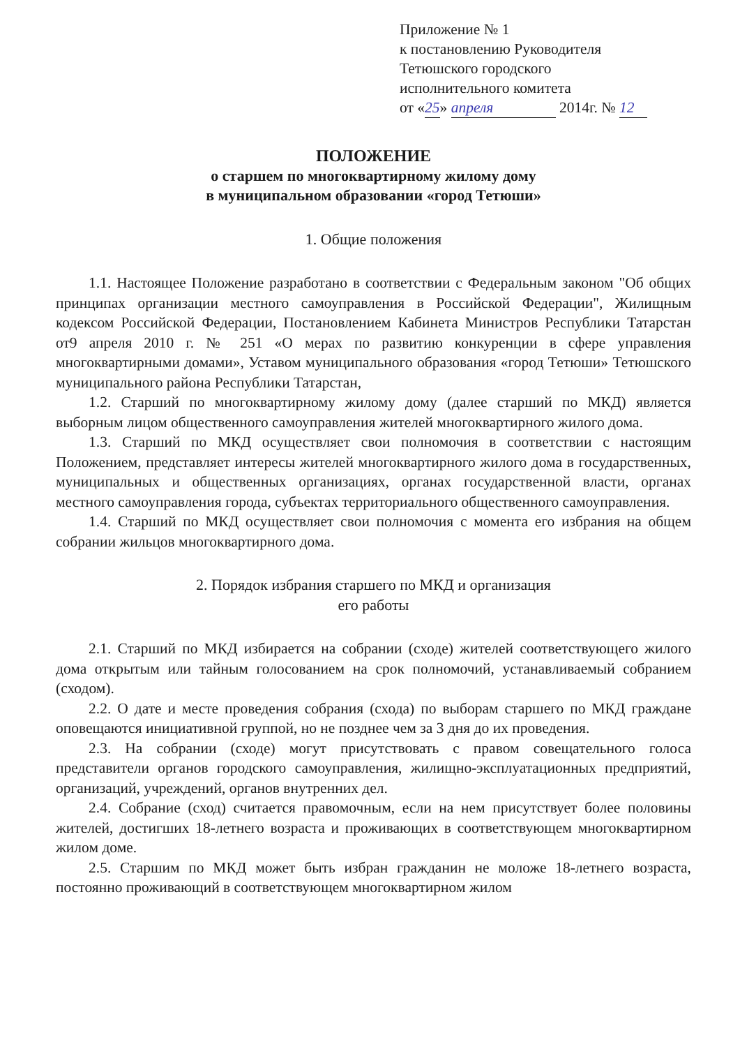Приложение № 1
к постановлению Руководителя
Тетюшского городского
исполнительного комитета
от «25» апреля 2014г. № 12
ПОЛОЖЕНИЕ
о старшем по многоквартирному жилому дому
в муниципальном образовании «город Тетюши»
1. Общие положения
1.1. Настоящее Положение разработано в соответствии с Федеральным законом "Об общих принципах организации местного самоуправления в Российской Федерации", Жилищным кодексом Российской Федерации, Постановлением Кабинета Министров Республики Татарстан от9 апреля 2010 г. № 251 «О мерах по развитию конкуренции в сфере управления многоквартирными домами», Уставом муниципального образования «город Тетюши» Тетюшского муниципального района Республики Татарстан,
1.2. Старший по многоквартирному жилому дому (далее старший по МКД) является выборным лицом общественного самоуправления жителей многоквартирного жилого дома.
1.3. Старший по МКД осуществляет свои полномочия в соответствии с настоящим Положением, представляет интересы жителей многоквартирного жилого дома в государственных, муниципальных и общественных организациях, органах государственной власти, органах местного самоуправления города, субъектах территориального общественного самоуправления.
1.4. Старший по МКД осуществляет свои полномочия с момента его избрания на общем собрании жильцов многоквартирного дома.
2. Порядок избрания старшего по МКД и организация
его работы
2.1. Старший по МКД избирается на собрании (сходе) жителей соответствующего жилого дома открытым или тайным голосованием на срок полномочий, устанавливаемый собранием (сходом).
2.2. О дате и месте проведения собрания (схода) по выборам старшего по МКД граждане оповещаются инициативной группой, но не позднее чем за 3 дня до их проведения.
2.3. На собрании (сходе) могут присутствовать с правом совещательного голоса представители органов городского самоуправления, жилищно-эксплуатационных предприятий, организаций, учреждений, органов внутренних дел.
2.4. Собрание (сход) считается правомочным, если на нем присутствует более половины жителей, достигших 18-летнего возраста и проживающих в соответствующем многоквартирном жилом доме.
2.5. Старшим по МКД может быть избран гражданин не моложе 18-летнего возраста, постоянно проживающий в соответствующем многоквартирном жилом